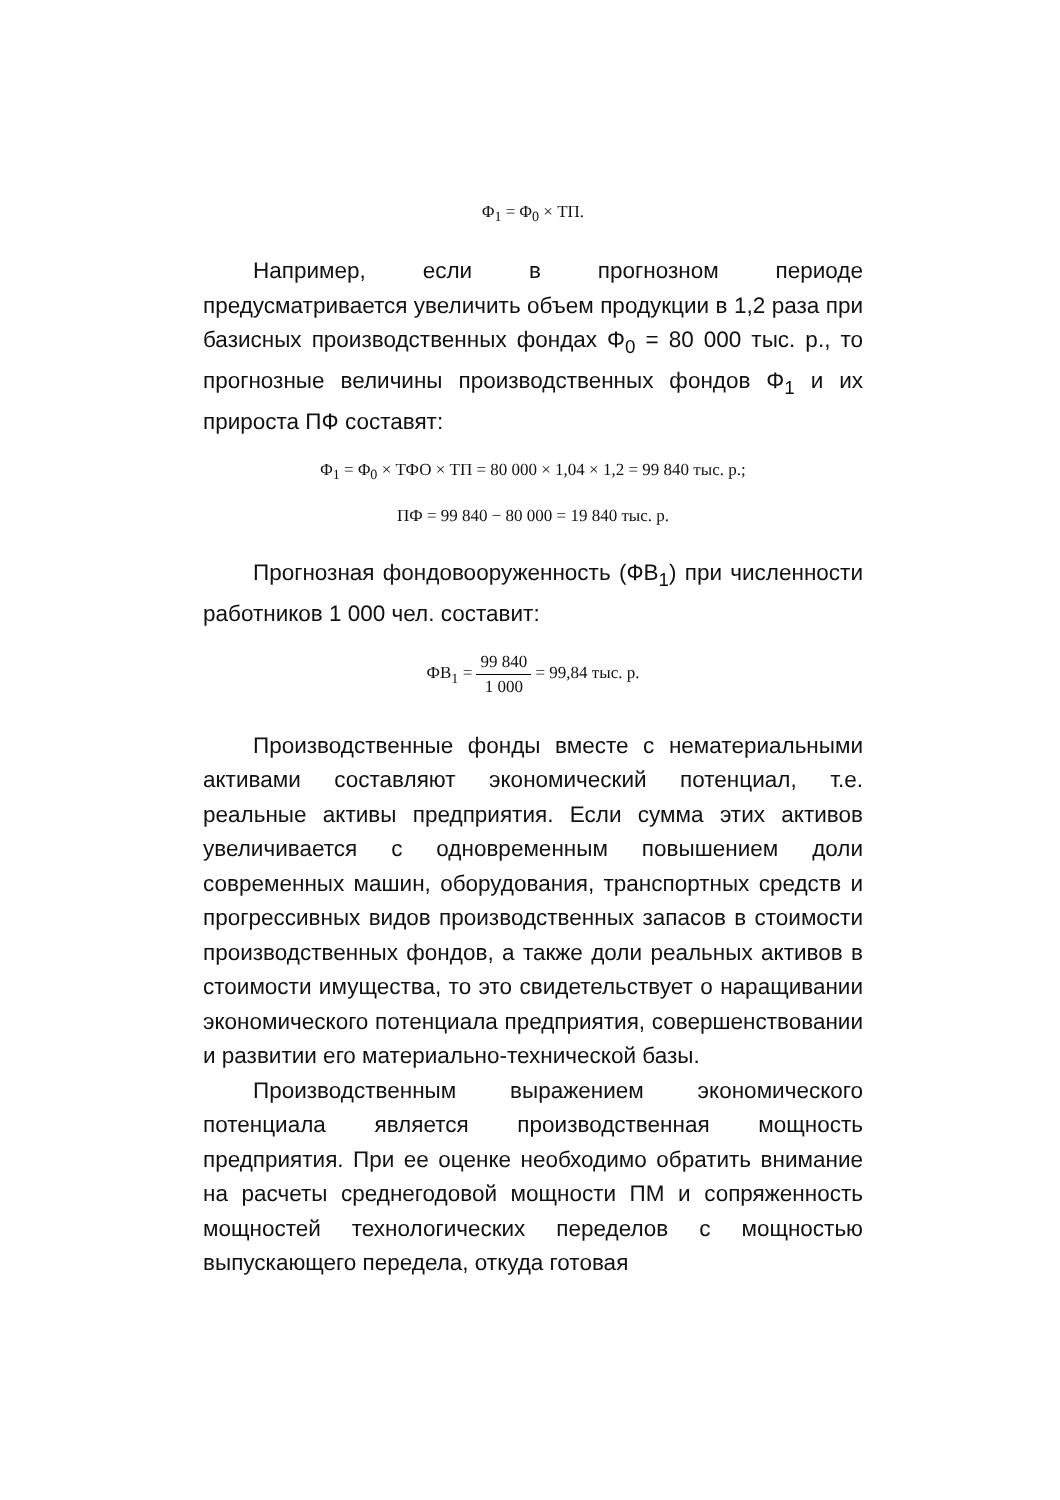Φ<sub>1</sub> = Φ<sub>0</sub> × ТП.
Например, если в прогнозном периоде предусматривается увеличить объем продукции в 1,2 раза при базисных производственных фондах Φ<sub>0</sub> = 80 000 тыс. р., то прогнозные величины производственных фондов Φ<sub>1</sub> и их прироста ПФ составят:
Φ<sub>1</sub> = Φ<sub>0</sub> × ТФО × ТП = 80 000 × 1,04 × 1,2 = 99 840 тыс. р.;
ПФ = 99 840 − 80 000 = 19 840 тыс. р.
Прогнозная фондовооруженность (ФВ<sub>1</sub>) при численности работников 1 000 чел. составит:
ФВ<sub>1</sub> = 99 840 1 000 = 99,84 тыс. р.
Производственные фонды вместе с нематериальными активами составляют экономический потенциал, т.е. реальные активы предприятия. Если сумма этих активов увеличивается с одновременным повышением доли современных машин, оборудования, транспортных средств и прогрессивных видов производственных запасов в стоимости производственных фондов, а также доли реальных активов в стоимости имущества, то это свидетельствует о наращивании экономического потенциала предприятия, совершенствовании и развитии его материально-технической базы.
Производственным выражением экономического потенциала является производственная мощность предприятия. При ее оценке необходимо обратить внимание на расчеты среднегодовой мощности ПМ и сопряженность мощностей технологических переделов с мощностью выпускающего передела, откуда готовая